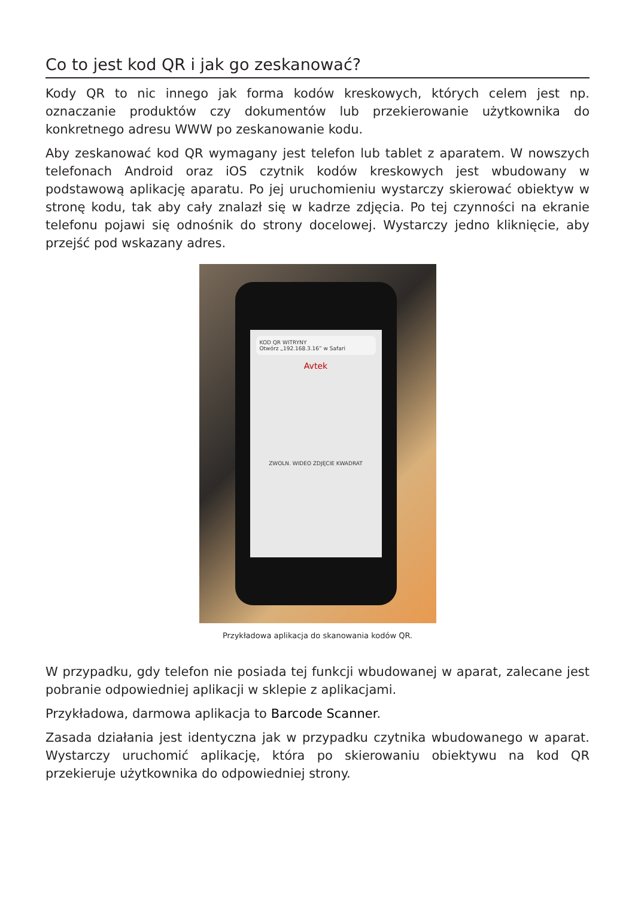Co to jest kod QR i jak go zeskanować?
Kody QR to nic innego jak forma kodów kreskowych, których celem jest np. oznaczanie produktów czy dokumentów lub przekierowanie użytkownika do konkretnego adresu WWW po zeskanowanie kodu.
Aby zeskanować kod QR wymagany jest telefon lub tablet z aparatem. W nowszych telefonach Android oraz iOS czytnik kodów kreskowych jest wbudowany w podstawową aplikację aparatu. Po jej uruchomieniu wystarczy skierować obiektyw w stronę kodu, tak aby cały znalazł się w kadrze zdjęcia. Po tej czynności na ekranie telefonu pojawi się odnośnik do strony docelowej. Wystarczy jedno kliknięcie, aby przejść pod wskazany adres.
KOD QR WITRYNY
Otwórz „192.168.3.16” w Safari
Avtek
ZWOLN. WIDEO ZDJĘCIE KWADRAT
Przykładowa aplikacja do skanowania kodów QR.
W przypadku, gdy telefon nie posiada tej funkcji wbudowanej w aparat, zalecane jest pobranie odpowiedniej aplikacji w sklepie z aplikacjami.
Przykładowa, darmowa aplikacja to Barcode Scanner.
Zasada działania jest identyczna jak w przypadku czytnika wbudowanego w aparat. Wystarczy uruchomić aplikację, która po skierowaniu obiektywu na kod QR przekieruje użytkownika do odpowiedniej strony.